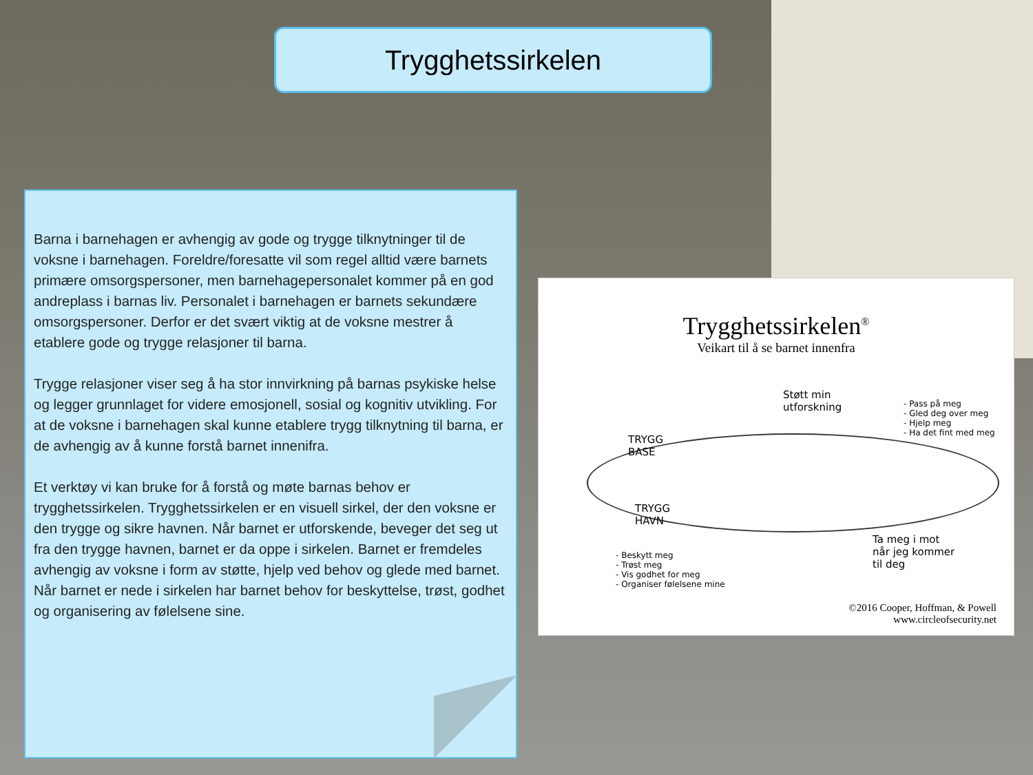Trygghetssirkelen
Barna i barnehagen er avhengig av gode og trygge tilknytninger til de voksne i barnehagen. Foreldre/foresatte vil som regel alltid være barnets primære omsorgspersoner, men barnehagepersonalet kommer på en god andreplass i barnas liv. Personalet i barnehagen er barnets sekundære omsorgspersoner. Derfor er det svært viktig at de voksne mestrer å etablere gode og trygge relasjoner til barna.
Trygge relasjoner viser seg å ha stor innvirkning på barnas psykiske helse og legger grunnlaget for videre emosjonell, sosial og kognitiv utvikling. For at de voksne i barnehagen skal kunne etablere trygg tilknytning til barna, er de avhengig av å kunne forstå barnet innenifra.
Et verktøy vi kan bruke for å forstå og møte barnas behov er trygghetssirkelen. Trygghetssirkelen er en visuell sirkel, der den voksne er den trygge og sikre havnen. Når barnet er utforskende, beveger det seg ut fra den trygge havnen, barnet er da oppe i sirkelen. Barnet er fremdeles avhengig av voksne i form av støtte, hjelp ved behov og glede med barnet. Når barnet er nede i sirkelen har barnet behov for beskyttelse, trøst, godhet og organisering av følelsene sine.
Trygghetssirkelen<sup>®</sup>
Veikart til å se barnet innenfra
Støtt min
utforskning
- Pass på meg
- Gled deg over meg
- Hjelp meg
- Ha det fint med meg
TRYGG
BASE
TRYGG
HAVN
Ta meg i mot
når jeg kommer
til deg
- Beskytt meg
- Trøst meg
- Vis godhet for meg
- Organiser følelsene mine
©2016 Cooper, Hoffman, & Powell
www.circleofsecurity.net